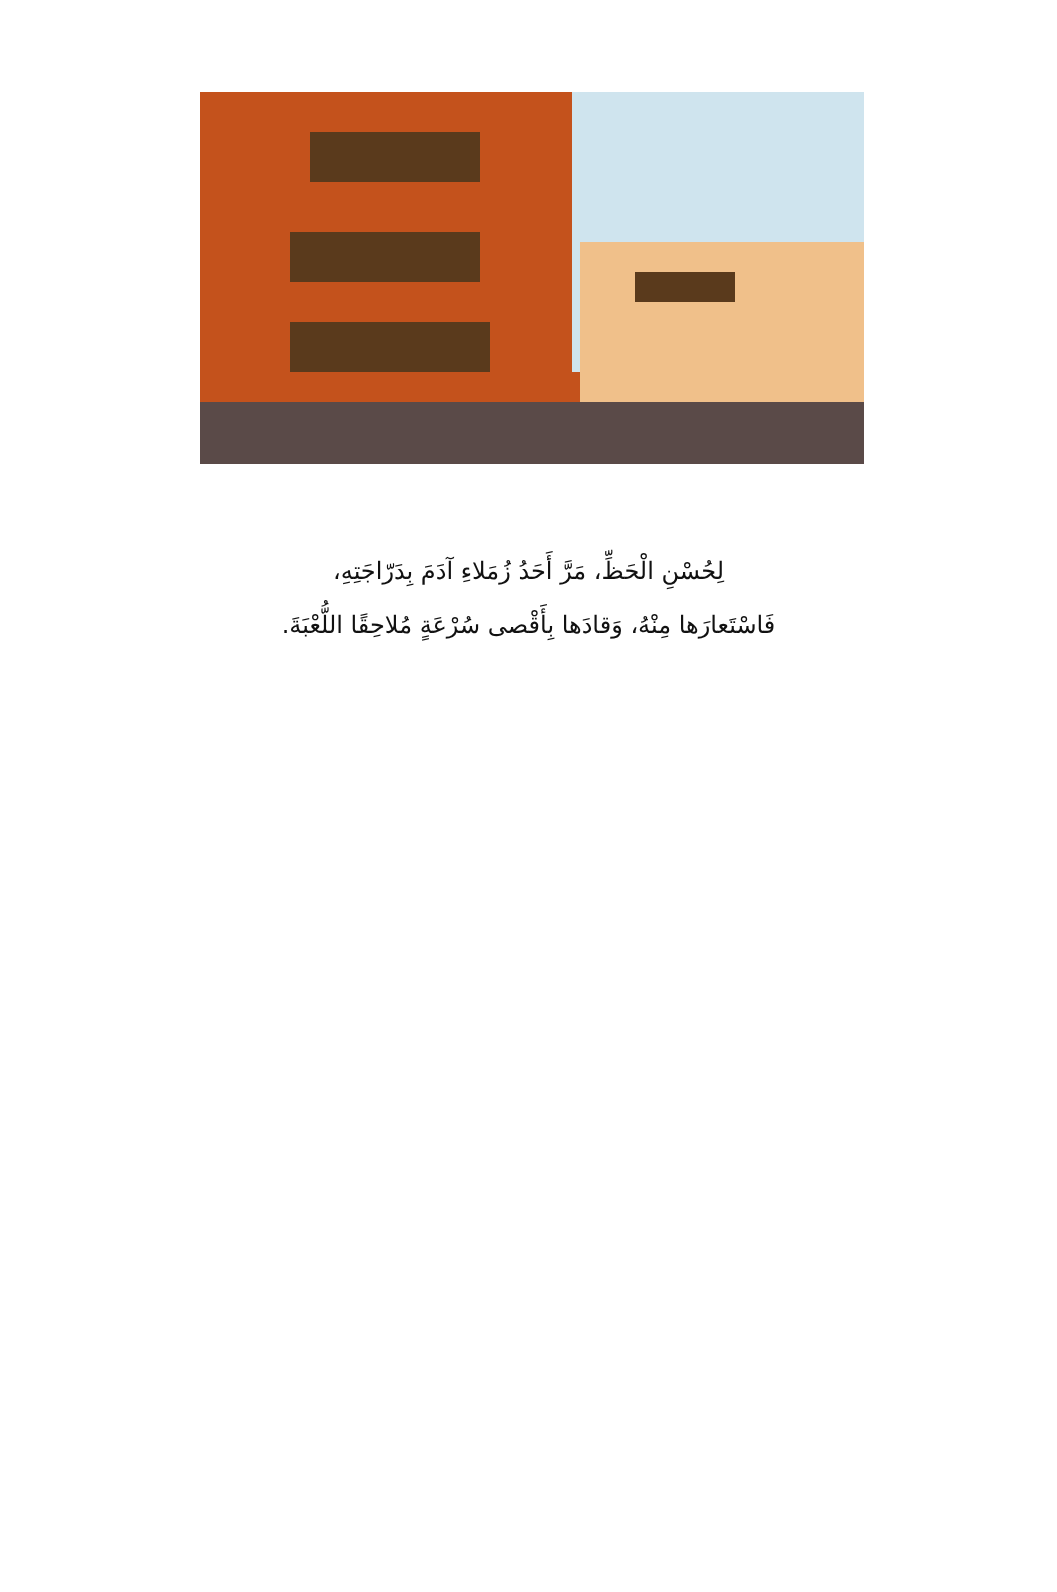لِحُسْنِ الْحَظِّ، مَرَّ أَحَدُ زُمَلاءِ آدَمَ بِدَرّاجَتِهِ،
فَاسْتَعارَها مِنْهُ، وَقادَها بِأَقْصى سُرْعَةٍ مُلاحِقًا اللُّعْبَةَ.